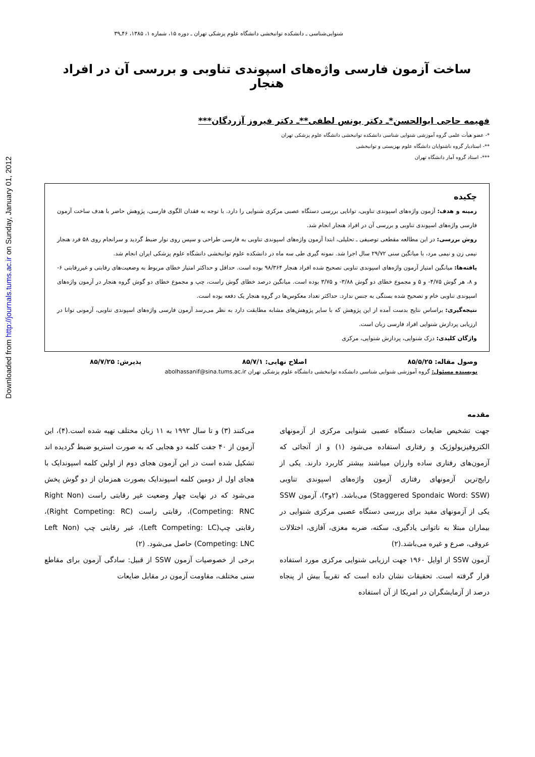Downloaded from http://journals.tums.ac.ir on Sunday, January 01, 2012
شنوایی‌شناسی ـ دانشکده توانبخشی دانشگاه علوم پزشکی تهران ـ دوره ۱۵، شماره ۱، ۱۳۸۵، ۴۶ـ۳۹
ساخت آزمون فارسی واژه‌های اسپوندی تناوبی و بررسی آن در افراد هنجار
فهیمه حاجی ابوالحسن*ـ دکتر یونس لطفی**ـ دکتر فیروز آزردگان***
*- عضو هیأت علمی گروه آموزشی شنوایی شناسی دانشکده توانبخشی دانشگاه علوم پزشکی تهران
**- استادیار گروه ناشنوایان دانشگاه علوم بهزیستی و توانبخشی
***- استاد گروه آمار دانشگاه تهران
چکیده
زمینه و هدف: آزمون واژه‌های اسپوندی تناوبی، توانایی بررسی دستگاه عصبی مرکزی شنوایی را دارد. با توجه به فقدان الگوی فارسی، پژوهش حاضر با هدف ساخت آزمون فارسی واژه‌های اسپوندی تناوبی و بررسی آن در افراد هنجار انجام شد.
روش بررسی: در این مطالعه مقطعی توصیفی ـ تحلیلی، ابتدا آزمون واژه‌های اسپوندی تناوبی به فارسی طراحی و سپس روی نوار ضبط گردید و سرانجام روی ۵۸ فرد هنجار نیمی زن و نیمی مرد، با میانگین سنی ۲۹/۷۲ سال اجرا شد. نمونه گیری طی سه ماه در دانشکده علوم توانبخشی دانشگاه علوم پزشکی ایران انجام شد.
یافته‌ها: میانگین امتیاز آزمون واژه‌های اسپوندی تناوبی تصحیح شده افراد هنجار ۹۸/۳۶۴ بوده است. حداقل و حداکثر امتیاز خطای مربوط به وضعیت‌های رقابتی و غیررقابتی ۶- و ۸، هر گوش ۴/۷۵- و ۵ و مجموع خطای دو گوش ۳/۸۸- و ۳/۷۵ بوده است. میانگین درصد خطای گوش راست، چپ و مجموع خطای دو گوش گروه هنجار در آزمون واژه‌های اسپوندی تناوبی خام و تصحیح شده بستگی به جنس ندارد. حداکثر تعداد معکوس‌ها در گروه هنجار یک دفعه بوده است.
نتیجه‌گیری: براساس نتایج بدست آمده از این پژوهش که با سایر پژوهش‌های مشابه مطابقت دارد به نظر می‌رسد آزمون فارسی واژه‌های اسپوندی تناوبی، آزمونی توانا در ارزیابی پردازش شنوایی افراد فارسی زبان است.
واژگان کلیدی: درک شنوایی، پردازش شنوایی، مرکزی
وصول مقاله: ۸۵/۵/۲۵ اصلاح نهایی: ۸۵/۷/۱ پذیرش: ۸۵/۷/۲۵
نویسنده مسئول: گروه آموزشی شنوایی شناسی دانشکده توانبخشی دانشگاه علوم پزشکی تهران abolhassanif@sina.tums.ac.ir
مقدمه
جهت تشخیص ضایعات دستگاه عصبی شنوایی مرکزی از آزمونهای الکتروفیزیولوژیک و رفتاری استفاده می‌شود (۱) و از آنجائی که آزمون‌های رفتاری ساده وارزان میباشند بیشتر کاربرد دارند. یکی از رایج‌ترین آزمونهای رفتاری آزمون واژه‌های اسپوندی تناوبی (Staggered Spondaic Word: SSW) می‌باشد. (۲و۳)، آزمون SSW یکی از آزمونهای مفید برای بررسی دستگاه عصبی مرکزی شنوایی در بیماران مبتلا به ناتوانی یادگیری، سکته، ضربه مغزی، آفازی، اختلالات عروقی، صرع و غیره می‌باشد.(۲)
آزمون SSW از اوایل ۱۹۶۰ جهت ارزیابی شنوایی مرکزی مورد استفاده قرار گرفته است. تحقیقات نشان داده است که تقریباً بیش از پنجاه درصد از آزمایشگران در امریکا از آن استفاده
می‌کنند (۳) و تا سال ۱۹۹۲ به ۱۱ زبان مختلف تهیه شده است.(۴)، این آزمون از ۴۰ جفت کلمه دو هجایی که به صورت استریو ضبط گردیده اند تشکیل شده است در این آزمون هجای دوم از اولین کلمه اسپوندایک با هجای اول از دومین کلمه اسپوندایک بصورت همزمان از دو گوش پخش می‌شود که در نهایت چهار وضعیت غیر رقابتی راست (Right Non Competing: RNC)، رقابتی راست (Right Competing: RC)، رقابتی چپ(Left Competing: LC)، غیر رقابتی چپ (Left Non Competing: LNC) حاصل می‌شود. (۲)
برخی از خصوصیات آزمون SSW از قبیل: سادگی آزمون برای مقاطع سنی مختلف، مقاومت آزمون در مقابل ضایعات